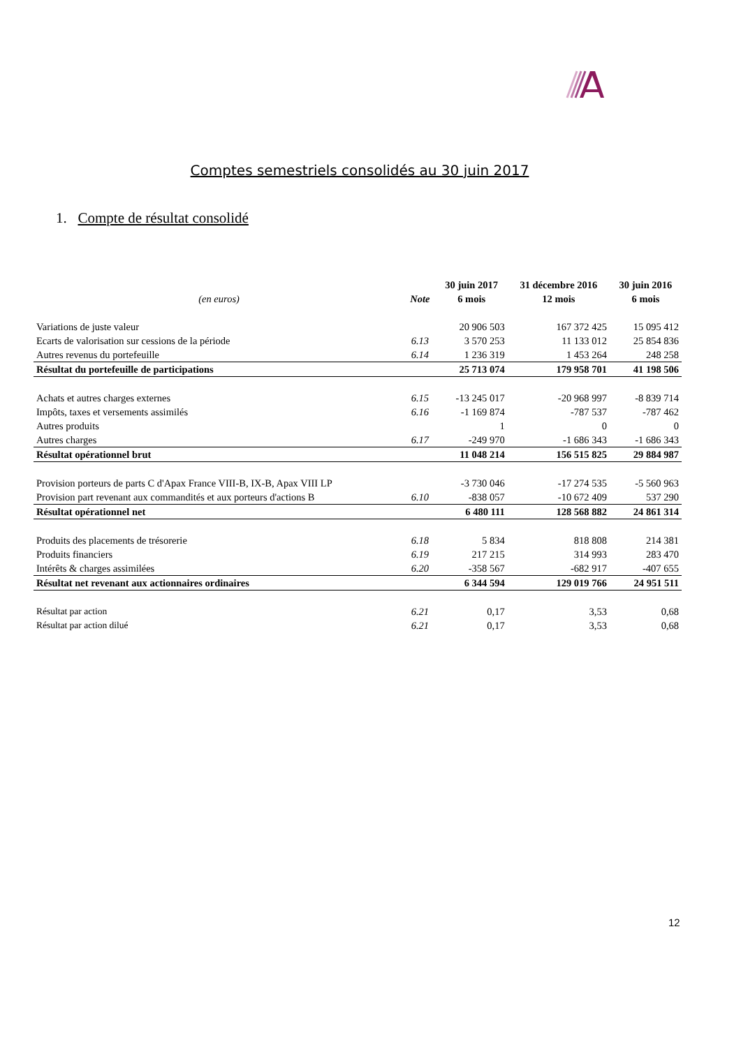Comptes semestriels consolidés au 30 juin 2017
1. Compte de résultat consolidé
| | | 30 juin 2017 | 31 décembre 2016 | 30 juin 2016 |
| --- | --- | --- | --- | --- |
| (en euros) | Note | 6 mois | 12 mois | 6 mois |
| Variations de juste valeur | | 20 906 503 | 167 372 425 | 15 095 412 |
| Ecarts de valorisation sur cessions de la période | 6.13 | 3 570 253 | 11 133 012 | 25 854 836 |
| Autres revenus du portefeuille | 6.14 | 1 236 319 | 1 453 264 | 248 258 |
| Résultat du portefeuille de participations | | 25 713 074 | 179 958 701 | 41 198 506 |
| Achats et autres charges externes | 6.15 | -13 245 017 | -20 968 997 | -8 839 714 |
| Impôts, taxes et versements assimilés | 6.16 | -1 169 874 | -787 537 | -787 462 |
| Autres produits | | 1 | 0 | 0 |
| Autres charges | 6.17 | -249 970 | -1 686 343 | -1 686 343 |
| Résultat opérationnel brut | | 11 048 214 | 156 515 825 | 29 884 987 |
| Provision porteurs de parts C d'Apax France VIII-B, IX-B, Apax VIII LP | | -3 730 046 | -17 274 535 | -5 560 963 |
| Provision part revenant aux commandités et aux porteurs d'actions B | 6.10 | -838 057 | -10 672 409 | 537 290 |
| Résultat opérationnel net | | 6 480 111 | 128 568 882 | 24 861 314 |
| Produits des placements de trésorerie | 6.18 | 5 834 | 818 808 | 214 381 |
| Produits financiers | 6.19 | 217 215 | 314 993 | 283 470 |
| Intérêts & charges assimilées | 6.20 | -358 567 | -682 917 | -407 655 |
| Résultat net revenant aux actionnaires ordinaires | | 6 344 594 | 129 019 766 | 24 951 511 |
| Résultat par action | 6.21 | 0,17 | 3,53 | 0,68 |
| Résultat par action dilué | 6.21 | 0,17 | 3,53 | 0,68 |
12